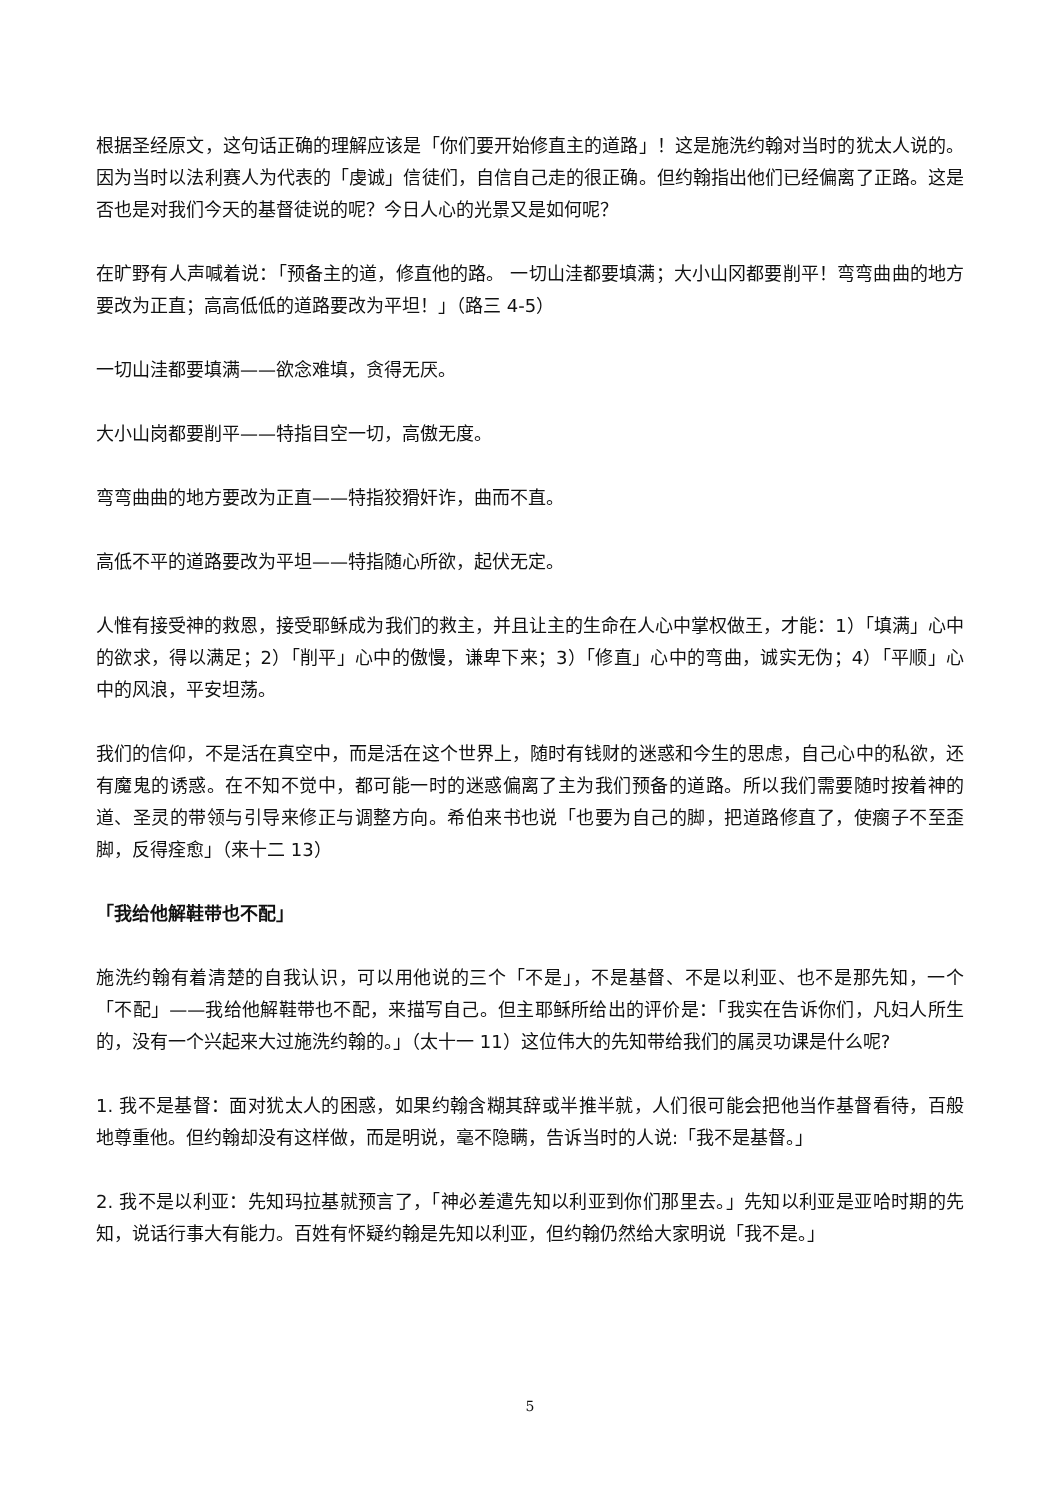根据圣经原文，这句话正确的理解应该是「你们要开始修直主的道路」！这是施洗约翰对当时的犹太人说的。因为当时以法利赛人为代表的「虔诚」信徒们，自信自己走的很正确。但约翰指出他们已经偏离了正路。这是否也是对我们今天的基督徒说的呢？今日人心的光景又是如何呢？
在旷野有人声喊着说：「预备主的道，修直他的路。 一切山洼都要填满；大小山冈都要削平！弯弯曲曲的地方要改为正直；高高低低的道路要改为平坦！」（路三 4-5）
一切山洼都要填满——欲念难填，贪得无厌。
大小山岗都要削平——特指目空一切，高傲无度。
弯弯曲曲的地方要改为正直——特指狡猾奸诈，曲而不直。
高低不平的道路要改为平坦——特指随心所欲，起伏无定。
人惟有接受神的救恩，接受耶稣成为我们的救主，并且让主的生命在人心中掌权做王，才能：1）「填满」心中的欲求，得以满足；2）「削平」心中的傲慢，谦卑下来；3）「修直」心中的弯曲，诚实无伪；4）「平顺」心中的风浪，平安坦荡。
我们的信仰，不是活在真空中，而是活在这个世界上，随时有钱财的迷惑和今生的思虑，自己心中的私欲，还有魔鬼的诱惑。在不知不觉中，都可能一时的迷惑偏离了主为我们预备的道路。所以我们需要随时按着神的道、圣灵的带领与引导来修正与调整方向。希伯来书也说「也要为自己的脚，把道路修直了，使瘸子不至歪脚，反得痊愈」（来十二 13）
「我给他解鞋带也不配」
施洗约翰有着清楚的自我认识，可以用他说的三个「不是」，不是基督、不是以利亚、也不是那先知，一个「不配」——我给他解鞋带也不配，来描写自己。但主耶稣所给出的评价是：「我实在告诉你们，凡妇人所生的，没有一个兴起来大过施洗约翰的。」（太十一 11）这位伟大的先知带给我们的属灵功课是什么呢?
1. 我不是基督：面对犹太人的困惑，如果约翰含糊其辞或半推半就，人们很可能会把他当作基督看待，百般地尊重他。但约翰却没有这样做，而是明说，毫不隐瞒，告诉当时的人说:「我不是基督。」
2. 我不是以利亚：先知玛拉基就预言了，「神必差遣先知以利亚到你们那里去。」先知以利亚是亚哈时期的先知，说话行事大有能力。百姓有怀疑约翰是先知以利亚，但约翰仍然给大家明说「我不是。」
5